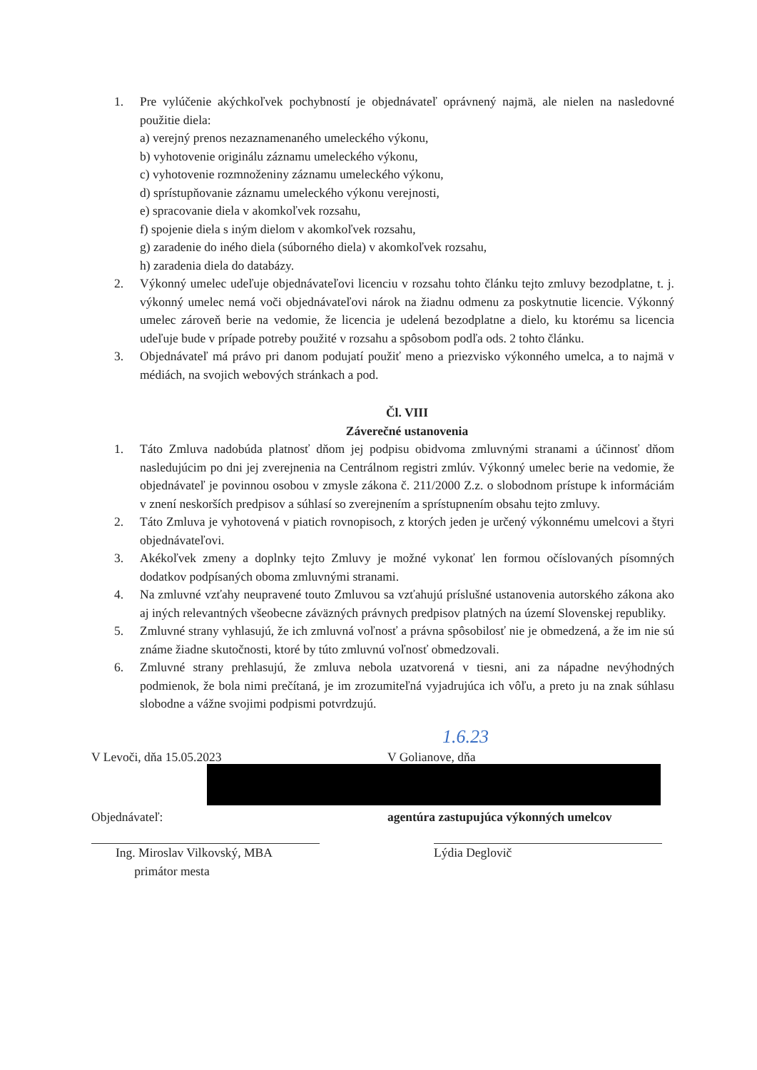1. Pre vylúčenie akýchkoľvek pochybností je objednávateľ oprávnený najmä, ale nielen na nasledovné použitie diela:
a) verejný prenos nezaznamenaného umeleckého výkonu,
b) vyhotovenie originálu záznamu umeleckého výkonu,
c) vyhotovenie rozmnoženiny záznamu umeleckého výkonu,
d) sprístupňovanie záznamu umeleckého výkonu verejnosti,
e) spracovanie diela v akomkoľvek rozsahu,
f) spojenie diela s iným dielom v akomkoľvek rozsahu,
g) zaradenie do iného diela (súborného diela) v akomkoľvek rozsahu,
h) zaradenia diela do databázy.
2. Výkonný umelec udeľuje objednávateľovi licenciu v rozsahu tohto článku tejto zmluvy bezodplatne, t. j. výkonný umelec nemá voči objednávateľovi nárok na žiadnu odmenu za poskytnutie licencie. Výkonný umelec zároveň berie na vedomie, že licencia je udelená bezodplatne a dielo, ku ktorému sa licencia udeľuje bude v prípade potreby použité v rozsahu a spôsobom podľa ods. 2 tohto článku.
3. Objednávateľ má právo pri danom podujatí použiť meno a priezvisko výkonného umelca, a to najmä v médiách, na svojich webových stránkach a pod.
Čl. VIII
Záverečné ustanovenia
1. Táto Zmluva nadobúda platnosť dňom jej podpisu obidvoma zmluvnými stranami a účinnosť dňom nasledujúcim po dni jej zverejnenia na Centrálnom registri zmlúv. Výkonný umelec berie na vedomie, že objednávateľ je povinnou osobou v zmysle zákona č. 211/2000 Z.z. o slobodnom prístupe k informáciám v znení neskorších predpisov a súhlasí so zverejnením a sprístupnením obsahu tejto zmluvy.
2. Táto Zmluva je vyhotovená v piatich rovnopisoch, z ktorých jeden je určený výkonnému umelcovi a štyri objednávateľovi.
3. Akékoľvek zmeny a doplnky tejto Zmluvy je možné vykonať len formou očíslovaných písomných dodatkov podpísaných oboma zmluvnými stranami.
4. Na zmluvné vzťahy neupravené touto Zmluvou sa vzťahujú príslušné ustanovenia autorského zákona ako aj iných relevantných všeobecne záväzných právnych predpisov platných na území Slovenskej republiky.
5. Zmluvné strany vyhlasujú, že ich zmluvná voľnosť a právna spôsobilosť nie je obmedzená, a že im nie sú známe žiadne skutočnosti, ktoré by túto zmluvnú voľnosť obmedzovali.
6. Zmluvné strany prehlasujú, že zmluva nebola uzatvorená v tiesni, ani za nápadne nevýhodných podmienok, že bola nimi prečítaná, je im zrozumiteľná vyjadrujúca ich vôľu, a preto ju na znak súhlasu slobodne a vážne svojimi podpismi potvrdzujú.
1.6.23
V Levoči, dňa 15.05.2023 V Golianove, dňa
Objednávateľ: agentúra zastupujúca výkonných umelcov
Ing. Miroslav Vilkovský, MBA
primátor mesta
Lýdia Deglovič